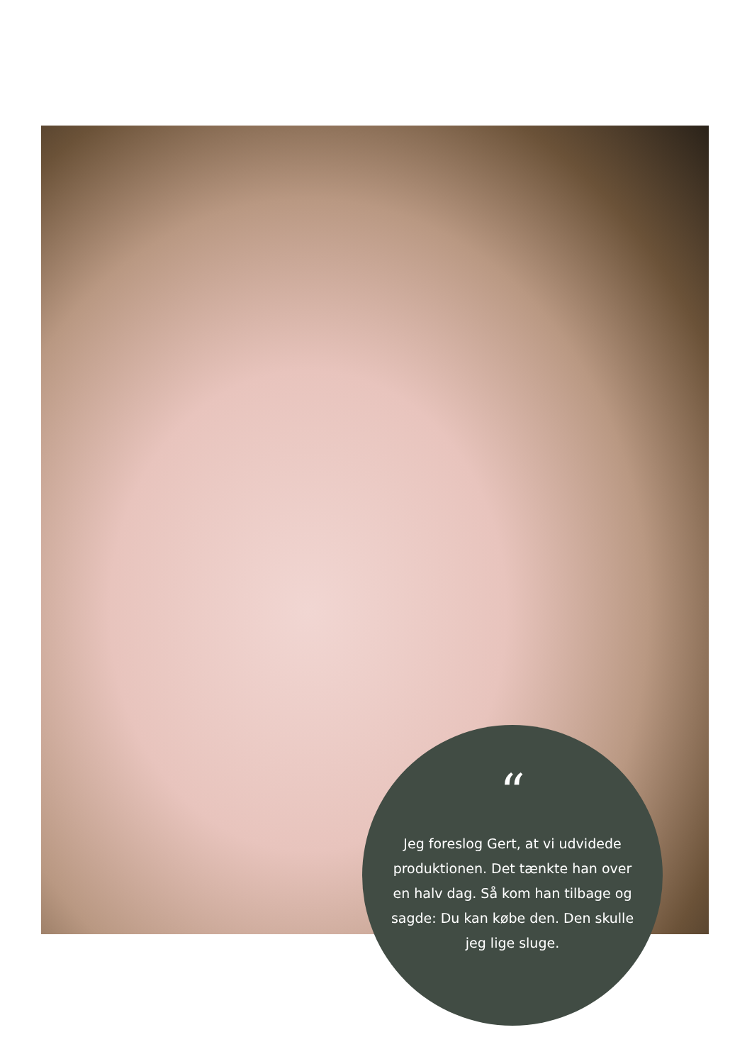“
Jeg foreslog Gert, at vi udvidede produktionen. Det tænkte han over en halv dag. Så kom han tilbage og sagde: Du kan købe den. Den skulle jeg lige sluge.